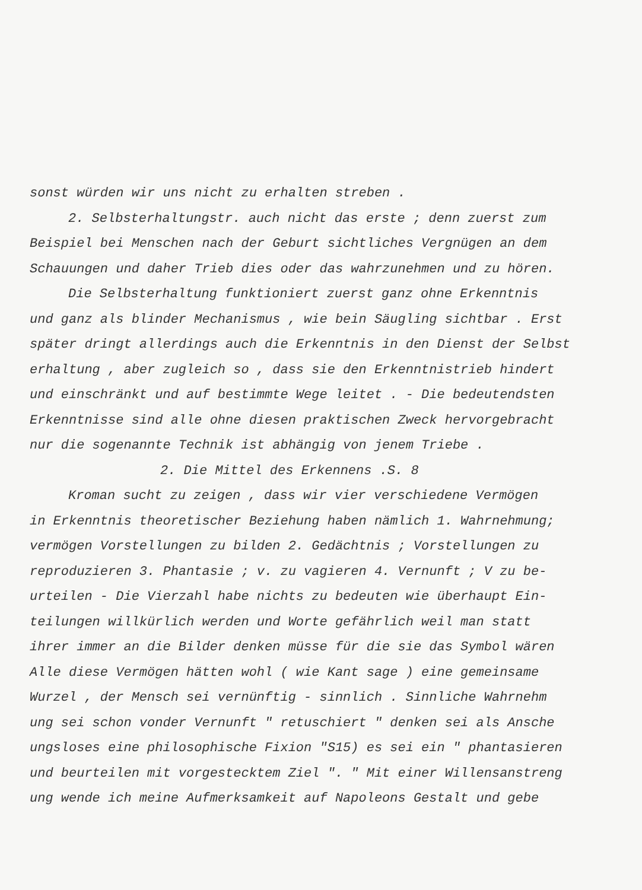sonst würden wir uns nicht zu erhalten streben .
2. Selbsterhaltungstr. auch nicht das erste ; denn zuerst zum
Beispiel bei Menschen nach der Geburt sichtliches Vergnügen an dem
Schauungen und daher Trieb dies oder das wahrzunehmen und zu hören.
Die Selbsterhaltung funktioniert zuerst ganz ohne Erkenntnis
und ganz als blinder Mechanismus , wie bein Säugling sichtbar . Erst
später dringt allerdings auch die Erkenntnis in den Dienst der Selbst
erhaltung , aber zugleich so , dass sie den Erkenntnistrieb hindert
und einschränkt und auf bestimmte Wege leitet . - Die bedeutendsten
Erkenntnisse sind alle ohne diesen praktischen Zweck hervorgebracht
nur die sogenannte Technik ist abhängig von jenem Triebe .
2. Die Mittel des Erkennens .S. 8
Kroman sucht zu zeigen , dass wir vier verschiedene Vermögen
in Erkenntnis theoretischer Beziehung haben nämlich 1. Wahrnehmung;
vermögen Vorstellungen zu bilden 2. Gedächtnis ; Vorstellungen zu
reproduzieren 3. Phantasie ; v. zu vagieren 4. Vernunft ; V zu be-
urteilen - Die Vierzahl habe nichts zu bedeuten wie überhaupt Ein-
teilungen willkürlich werden und Worte gefährlich weil man statt
ihrer immer an die Bilder denken müsse für die sie das Symbol wären
Alle diese Vermögen hätten wohl ( wie Kant sage ) eine gemeinsame
Wurzel , der Mensch sei vernünftig - sinnlich . Sinnliche Wahrnehm
ung sei schon vonder Vernunft " retuschiert " denken sei als Ansche
ungsloses eine philosophische Fixion "S15) es sei ein " phantasieren
und beurteilen mit vorgestecktem Ziel ". " Mit einer Willensanstreng
ung wende ich meine Aufmerksamkeit auf Napoleons Gestalt und gebe